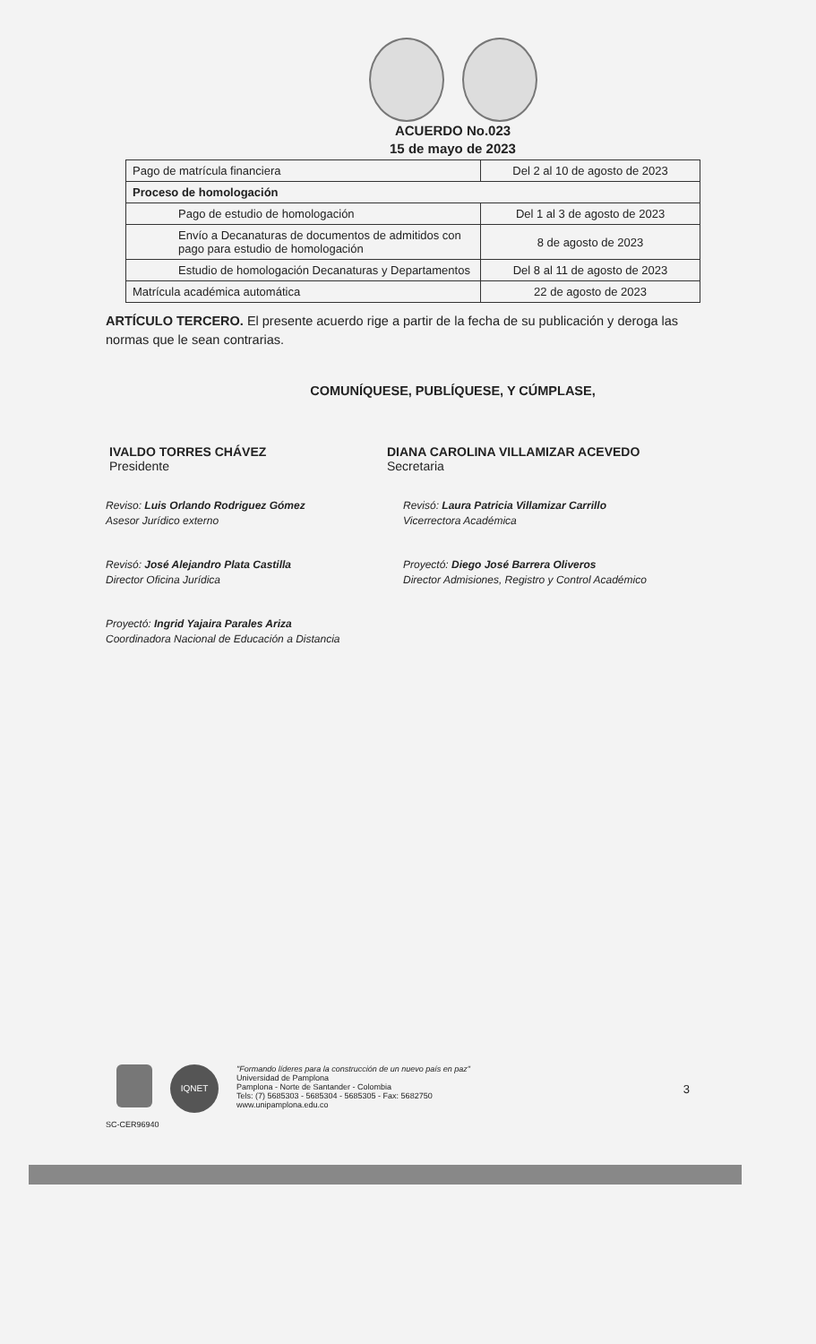ACUERDO No.023
15 de mayo de 2023
| Pago de matrícula financiera | Del 2 al 10 de agosto de 2023 |
| Proceso de homologación | |
| Pago de estudio de homologación | Del 1 al 3 de agosto de 2023 |
| Envío a Decanaturas de documentos de admitidos con pago para estudio de homologación | 8 de agosto de 2023 |
| Estudio de homologación Decanaturas y Departamentos | Del 8 al 11 de agosto de 2023 |
| Matrícula académica automática | 22 de agosto de 2023 |
ARTÍCULO TERCERO. El presente acuerdo rige a partir de la fecha de su publicación y deroga las normas que le sean contrarias.
COMUNÍQUESE, PUBLÍQUESE, Y CÚMPLASE,
IVALDO TORRES CHÁVEZ
Presidente
DIANA CAROLINA VILLAMIZAR ACEVEDO
Secretaria
Reviso: Luis Orlando Rodriguez Gómez
Asesor Jurídico externo
Revisó: José Alejandro Plata Castilla
Director Oficina Jurídica
Proyectó: Ingrid Yajaira Parales Ariza
Coordinadora Nacional de Educación a Distancia
Revisó: Laura Patricia Villamizar Carrillo
Vicerrectora Académica
Proyectó: Diego José Barrera Oliveros
Director Admisiones, Registro y Control Académico
IQNET
"Formando líderes para la construcción de un nuevo país en paz"
Universidad de Pamplona
Pamplona - Norte de Santander - Colombia
Tels: (7) 5685303 - 5685304 - 5685305 - Fax: 5682750
www.unipamplona.edu.co
3
SC-CER96940